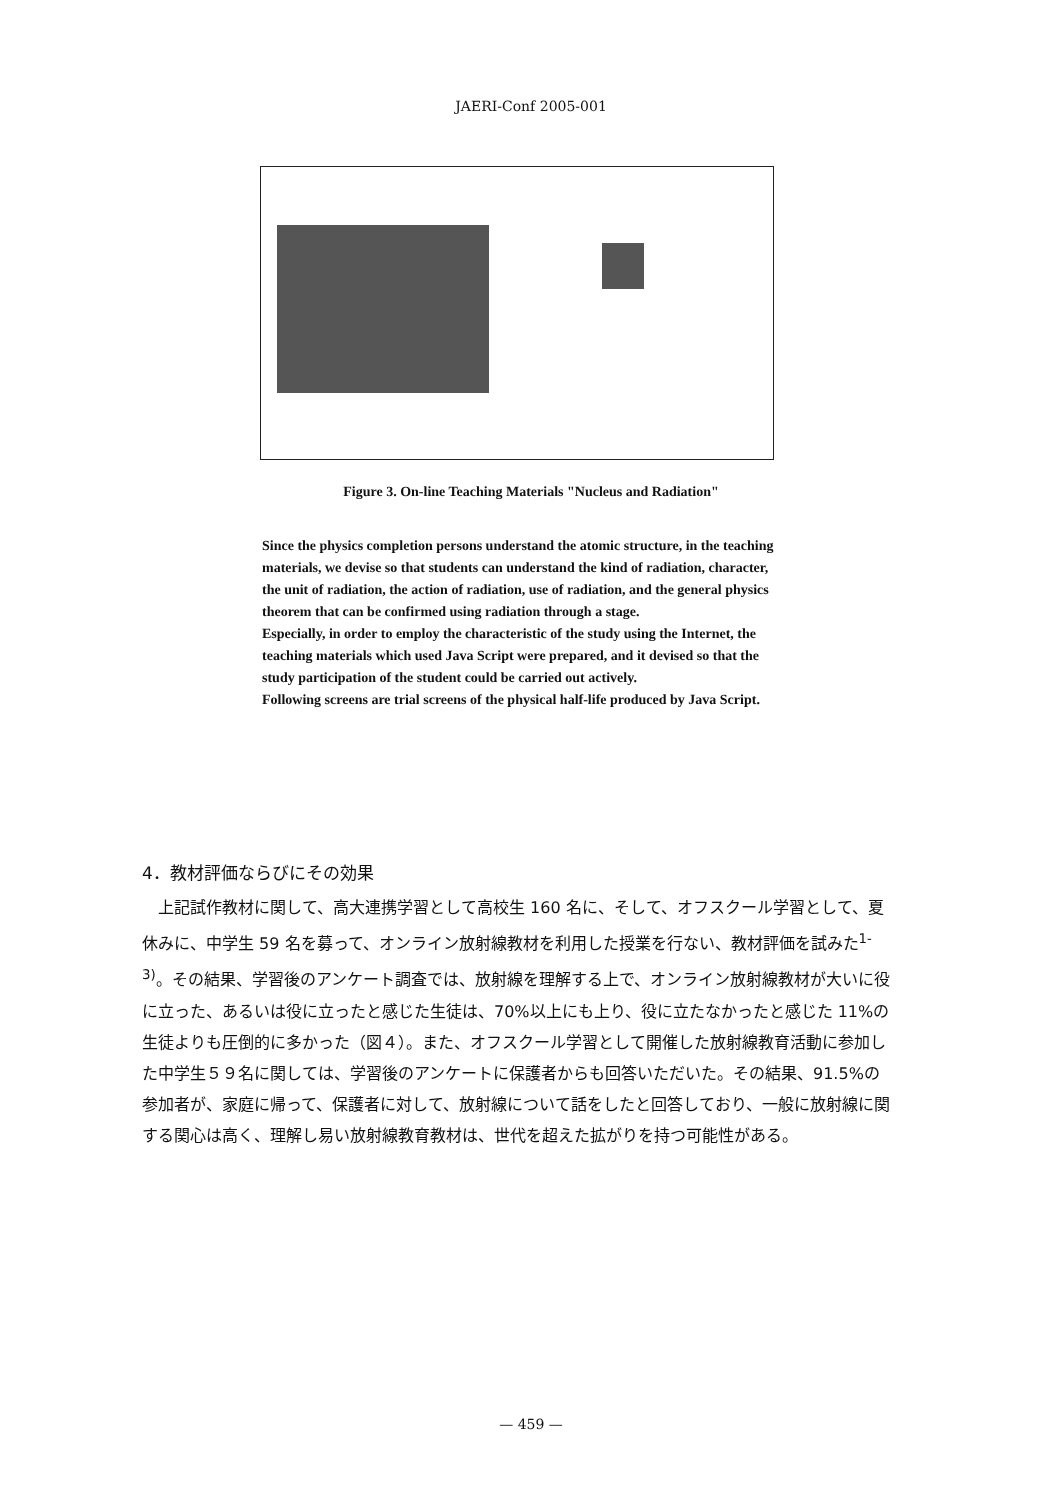JAERI-Conf 2005-001
Figure 3. On-line Teaching Materials "Nucleus and Radiation"
Since the physics completion persons understand the atomic structure, in the teaching materials, we devise so that students can understand the kind of radiation, character, the unit of radiation, the action of radiation, use of radiation, and the general physics theorem that can be confirmed using radiation through a stage.
Especially, in order to employ the characteristic of the study using the Internet, the teaching materials which used Java Script were prepared, and it devised so that the study participation of the student could be carried out actively.
Following screens are trial screens of the physical half-life produced by Java Script.
4．教材評価ならびにその効果
上記試作教材に関して、高大連携学習として高校生 160 名に、そして、オフスクール学習として、夏休みに、中学生 59 名を募って、オンライン放射線教材を利用した授業を行ない、教材評価を試みた<sup>1-3)</sup>。その結果、学習後のアンケート調査では、放射線を理解する上で、オンライン放射線教材が大いに役に立った、あるいは役に立ったと感じた生徒は、70%以上にも上り、役に立たなかったと感じた 11%の生徒よりも圧倒的に多かった（図４）。また、オフスクール学習として開催した放射線教育活動に参加した中学生５９名に関しては、学習後のアンケートに保護者からも回答いただいた。その結果、91.5%の参加者が、家庭に帰って、保護者に対して、放射線について話をしたと回答しており、一般に放射線に関する関心は高く、理解し易い放射線教育教材は、世代を超えた拡がりを持つ可能性がある。
— 459 —